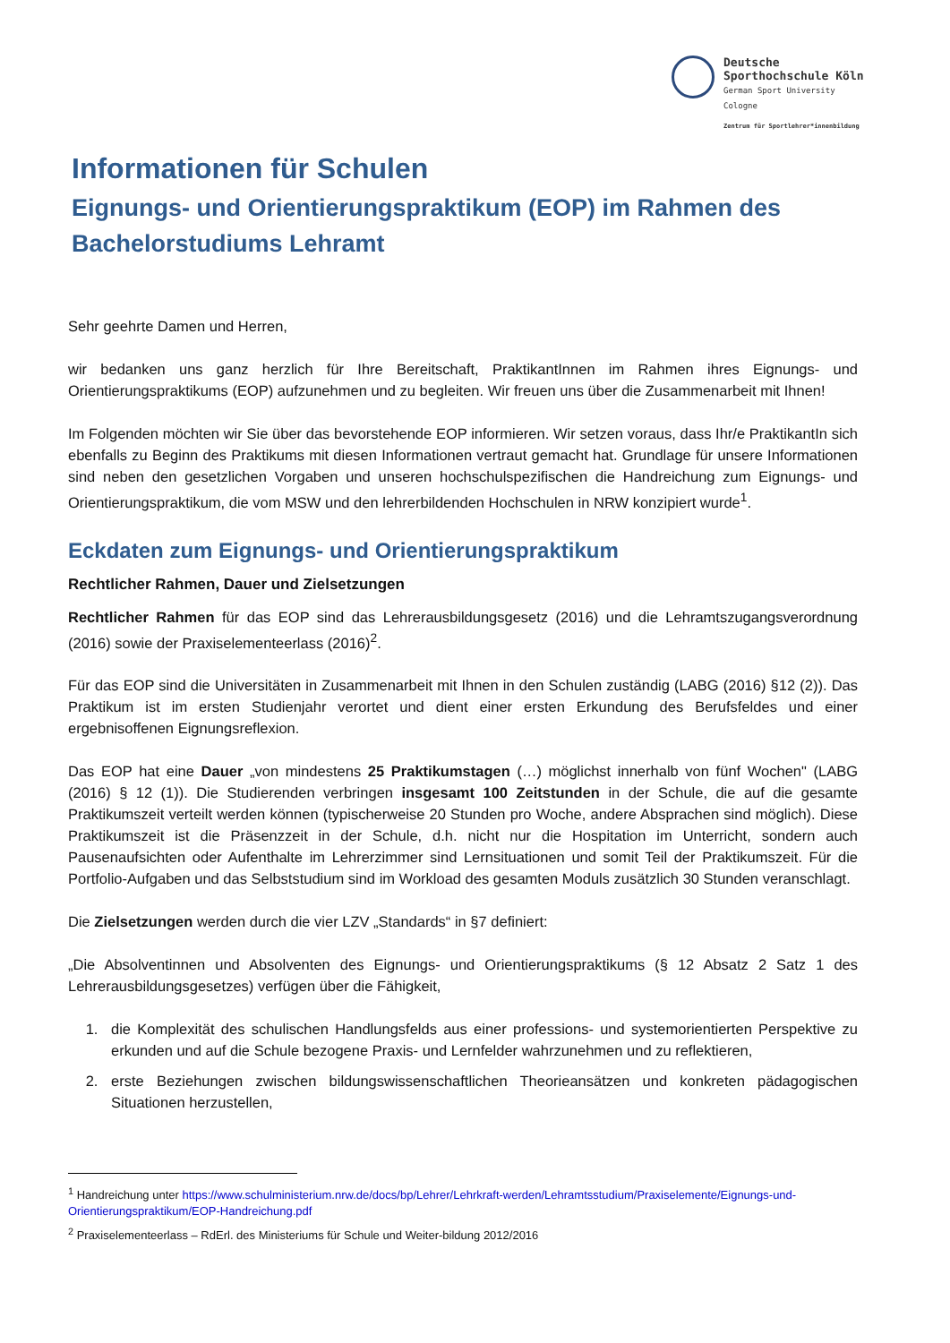Deutsche
Sporthochschule Köln
German Sport University Cologne
Zentrum für Sportlehrer*innenbildung
Informationen für Schulen
Eignungs- und Orientierungspraktikum (EOP) im Rahmen des Bachelorstudiums Lehramt
Sehr geehrte Damen und Herren,
wir bedanken uns ganz herzlich für Ihre Bereitschaft, PraktikantInnen im Rahmen ihres Eignungs- und Orientierungspraktikums (EOP) aufzunehmen und zu begleiten. Wir freuen uns über die Zusammenarbeit mit Ihnen!
Im Folgenden möchten wir Sie über das bevorstehende EOP informieren. Wir setzen voraus, dass Ihr/e PraktikantIn sich ebenfalls zu Beginn des Praktikums mit diesen Informationen vertraut gemacht hat. Grundlage für unsere Informationen sind neben den gesetzlichen Vorgaben und unseren hochschulspezifischen die Handreichung zum Eignungs- und Orientierungspraktikum, die vom MSW und den lehrerbildenden Hochschulen in NRW konzipiert wurde<sup>1</sup>.
Eckdaten zum Eignungs- und Orientierungspraktikum
Rechtlicher Rahmen, Dauer und Zielsetzungen
Rechtlicher Rahmen für das EOP sind das Lehrerausbildungsgesetz (2016) und die Lehramtszugangsverordnung (2016) sowie der Praxiselementeerlass (2016)<sup>2</sup>.
Für das EOP sind die Universitäten in Zusammenarbeit mit Ihnen in den Schulen zuständig (LABG (2016) §12 (2)). Das Praktikum ist im ersten Studienjahr verortet und dient einer ersten Erkundung des Berufsfeldes und einer ergebnisoffenen Eignungsreflexion.
Das EOP hat eine Dauer „von mindestens 25 Praktikumstagen (…) möglichst innerhalb von fünf Wochen" (LABG (2016) § 12 (1)). Die Studierenden verbringen insgesamt 100 Zeitstunden in der Schule, die auf die gesamte Praktikumszeit verteilt werden können (typischerweise 20 Stunden pro Woche, andere Absprachen sind möglich). Diese Praktikumszeit ist die Präsenzzeit in der Schule, d.h. nicht nur die Hospitation im Unterricht, sondern auch Pausenaufsichten oder Aufenthalte im Lehrerzimmer sind Lernsituationen und somit Teil der Praktikumszeit. Für die Portfolio-Aufgaben und das Selbststudium sind im Workload des gesamten Moduls zusätzlich 30 Stunden veranschlagt.
Die Zielsetzungen werden durch die vier LZV „Standards“ in §7 definiert:
„Die Absolventinnen und Absolventen des Eignungs- und Orientierungspraktikums (§ 12 Absatz 2 Satz 1 des Lehrerausbildungsgesetzes) verfügen über die Fähigkeit,
1. die Komplexität des schulischen Handlungsfelds aus einer professions- und systemorientierten Perspektive zu erkunden und auf die Schule bezogene Praxis- und Lernfelder wahrzunehmen und zu reflektieren,
2. erste Beziehungen zwischen bildungswissenschaftlichen Theorieansätzen und konkreten pädagogischen Situationen herzustellen,
<sup>1</sup> Handreichung unter https://www.schulministerium.nrw.de/docs/bp/Lehrer/Lehrkraft-werden/Lehramtsstudium/Praxiselemente/Eignungs-und-Orientierungspraktikum/EOP-Handreichung.pdf
<sup>2</sup> Praxiselementeerlass – RdErl. des Ministeriums für Schule und Weiter-bildung 2012/2016